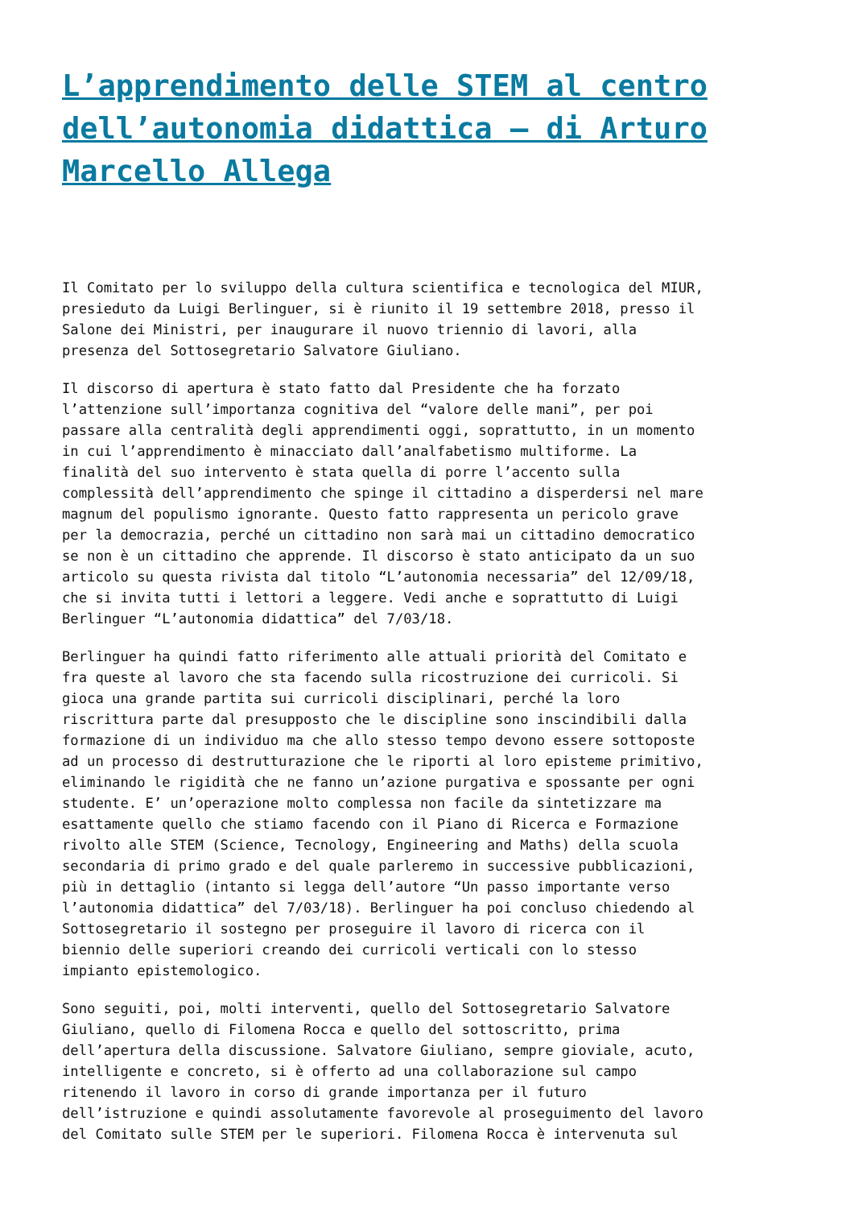L’apprendimento delle STEM al centro dell’autonomia didattica – di Arturo Marcello Allega
Il Comitato per lo sviluppo della cultura scientifica e tecnologica del MIUR, presieduto da Luigi Berlinguer, si è riunito il 19 settembre 2018, presso il Salone dei Ministri, per inaugurare il nuovo triennio di lavori, alla presenza del Sottosegretario Salvatore Giuliano.
Il discorso di apertura è stato fatto dal Presidente che ha forzato l’attenzione sull’importanza cognitiva del “valore delle mani”, per poi passare alla centralità degli apprendimenti oggi, soprattutto, in un momento in cui l’apprendimento è minacciato dall’analfabetismo multiforme. La finalità del suo intervento è stata quella di porre l’accento sulla complessità dell’apprendimento che spinge il cittadino a disperdersi nel mare magnum del populismo ignorante. Questo fatto rappresenta un pericolo grave per la democrazia, perché un cittadino non sarà mai un cittadino democratico se non è un cittadino che apprende. Il discorso è stato anticipato da un suo articolo su questa rivista dal titolo “L’autonomia necessaria” del 12/09/18, che si invita tutti i lettori a leggere. Vedi anche e soprattutto di Luigi Berlinguer “L’autonomia didattica” del 7/03/18.
Berlinguer ha quindi fatto riferimento alle attuali priorità del Comitato e fra queste al lavoro che sta facendo sulla ricostruzione dei curricoli. Si gioca una grande partita sui curricoli disciplinari, perché la loro riscrittura parte dal presupposto che le discipline sono inscindibili dalla formazione di un individuo ma che allo stesso tempo devono essere sottoposte ad un processo di destrutturazione che le riporti al loro episteme primitivo, eliminando le rigidità che ne fanno un’azione purgativa e spossante per ogni studente. E’ un’operazione molto complessa non facile da sintetizzare ma esattamente quello che stiamo facendo con il Piano di Ricerca e Formazione rivolto alle STEM (Science, Tecnology, Engineering and Maths) della scuola secondaria di primo grado e del quale parleremo in successive pubblicazioni, più in dettaglio (intanto si legga dell’autore “Un passo importante verso l’autonomia didattica” del 7/03/18). Berlinguer ha poi concluso chiedendo al Sottosegretario il sostegno per proseguire il lavoro di ricerca con il biennio delle superiori creando dei curricoli verticali con lo stesso impianto epistemologico.
Sono seguiti, poi, molti interventi, quello del Sottosegretario Salvatore Giuliano, quello di Filomena Rocca e quello del sottoscritto, prima dell’apertura della discussione. Salvatore Giuliano, sempre gioviale, acuto, intelligente e concreto, si è offerto ad una collaborazione sul campo ritenendo il lavoro in corso di grande importanza per il futuro dell’istruzione e quindi assolutamente favorevole al proseguimento del lavoro del Comitato sulle STEM per le superiori. Filomena Rocca è intervenuta sul